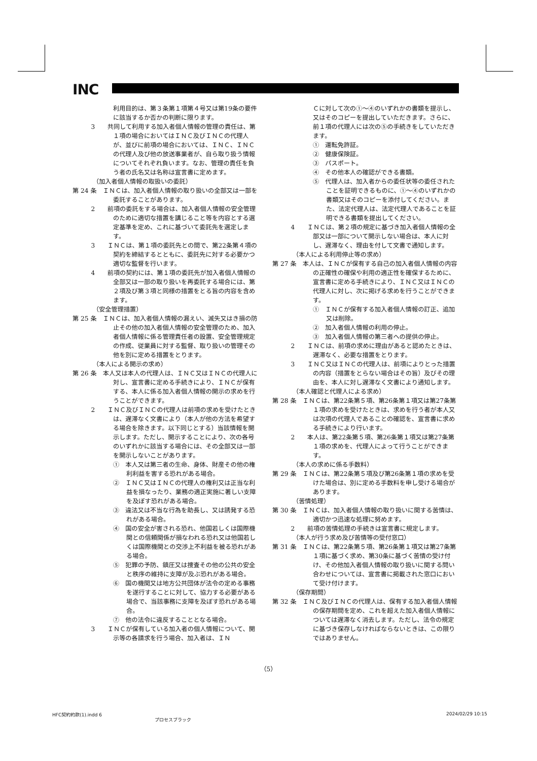INC
利用目的は、第３条第１項第４号又は第19条の要件に該当するか否かの判断に限ります。
　　　3　　共同して利用する加入者個人情報の管理の責任は、第１項の場合においてはＩＮＣ及びＩＮＣの代理人が、並びに前項の場合においては、ＩＮＣ、ＩＮＣの代理人及び他の放送事業者が、自ら取り扱う情報についてそれぞれ負います。なお、管理の責任を負う者の氏名又は名称は宣言書に定めます。
（加入者個人情報の取扱いの委託）
第 24 条　ＩＮＣは、加入者個人情報の取り扱いの全部又は一部を委託することがあります。
　　　2　　前項の委託をする場合は、加入者個人情報の安全管理のために適切な措置を講じること等を内容とする選定基準を定め、これに基づいて委託先を選定します。
　　　3　　ＩＮＣは、第１項の委託先との間で、第22条第４項の契約を締結するとともに、委託先に対する必要かつ適切な監督を行います。
　　　4　　前項の契約には、第１項の委託先が加入者個人情報の全部又は一部の取り扱いを再委託する場合には、第２項及び第３項と同様の措置をとる旨の内容を含めます。
（安全管理措置）
第 25 条　ＩＮＣは、加入者個人情報の漏えい、滅失又はき損の防止その他の加入者個人情報の安全管理のため、加入者個人情報に係る管理責任者の設置、安全管理規定の作成、従業員に対する監督、取り扱いの管理その他を別に定める措置をとります。
（本人による開示の求め）
第 26 条　本人又は本人の代理人は、ＩＮＣ又はＩＮＣの代理人に対し、宣言書に定める手続きにより、ＩＮＣが保有する、本人に係る加入者個人情報の開示の求めを行うことができます。
　　　2　　ＩＮＣ及びＩＮＣの代理人は前項の求めを受けたときは、遅滞なく文書により（本人が他の方法を希望する場合を除きます。以下同じとする）当該情報を開示します。ただし、開示することにより、次の各号のいずれかに該当する場合には、その全部又は一部を開示しないことがあります。
①　本人又は第三者の生命、身体、財産その他の権利利益を害する恐れがある場合。
②　ＩＮＣ又はＩＮＣの代理人の権利又は正当な利益を損なったり、業務の適正実施に著しい支障を及ぼす恐れがある場合。
③　違法又は不当な行為を助長し、又は誘発する恐れがある場合。
④　国の安全が害される恐れ、他国若しくは国際機関との信頼関係が損なわれる恐れ又は他国若しくは国際機関との交渉上不利益を被る恐れがある場合。
⑤　犯罪の予防、鎮圧又は捜査その他の公共の安全と秩序の維持に支障が及ぶ恐れがある場合。
⑥　国の機関又は地方公共団体が法令の定める事務を遂行することに対して、協力する必要がある場合で、当該事務に支障を及ぼす恐れがある場合。
⑦　他の法令に違反することとなる場合。
　　　3　　ＩＮＣが保有している加入者の個人情報について、開示等の各請求を行う場合、加入者は、ＩＮ
Ｃに対して次の①～④のいずれかの書類を提示し、又はそのコピーを提出していただきます。さらに、前１項の代理人には次の⑤の手続きをしていただきます。
①　運転免許証。
②　健康保険証。
③　パスポート。
④　その他本人の確認ができる書類。
⑤　代理人は、加入者からの委任状等の委任されたことを証明できるものに、①～④のいずれかの書類又はそのコピーを添付してください。また、法定代理人は、法定代理人であることを証明できる書類を提出してください。
　　　4　　ＩＮＣは、第２項の規定に基づき加入者個人情報の全部又は一部について開示しない場合は、本人に対し、遅滞なく、理由を付して文書で通知します。
（本人による利用停止等の求め）
第 27 条　本人は、ＩＮＣが保有する自己の加入者個人情報の内容の正確性の確保や利用の適正性を確保するために、宣言書に定める手続きにより、ＩＮＣ又はＩＮＣの代理人に対し、次に掲げる求めを行うことができます。
①　ＩＮＣが保有する加入者個人情報の訂正、追加又は削除。
②　加入者個人情報の利用の停止。
③　加入者個人情報の第三者への提供の停止。
　　　2　　ＩＮＣは、前項の求めに理由があると認めたときは、遅滞なく、必要な措置をとります。
　　　3　　ＩＮＣ又はＩＮＣの代理人は、前項によりとった措置の内容（措置をとらない場合はその旨）及びその理由を、本人に対し遅滞なく文書により通知します。
（本人確認と代理人による求め）
第 28 条　ＩＮＣは、第22条第５項、第26条第１項又は第27条第１項の求めを受けたときは、求めを行う者が本人又は次項の代理人であることの確認を、宣言書に求める手続きにより行います。
　　　2　　本人は、第22条第５項、第26条第１項又は第27条第１項の求めを、代理人によって行うことができます。
（本人の求めに係る手数料）
第 29 条　ＩＮＣは、第22条第５項及び第26条第１項の求めを受けた場合は、別に定める手数料を申し受ける場合があります。
（苦情処理）
第 30 条　ＩＮＣは、加入者個人情報の取り扱いに関する苦情は、適切かつ迅速な処理に努めます。
　　　2　　前項の苦情処理の手続きは宣言書に規定します。
（本人が行う求め及び苦情等の受付窓口）
第 31 条　ＩＮＣは、第22条第５項、第26条第１項又は第27条第１項に基づく求め、第30条に基づく苦情の受け付け、その他加入者個人情報の取り扱いに関する問い合わせについては、宣言書に掲載された窓口において受け付けます。
（保存期間）
第 32 条　ＩＮＣ及びＩＮＣの代理人は、保有する加入者個人情報の保存期間を定め、これを超えた加入者個人情報については遅滞なく消去します。ただし、法令の規定に基づき保存しなければならないときは、この限りではありません。
（5）
HFC契約約款(1).indd 6
プロセスブラック
2024/02/29 10:15